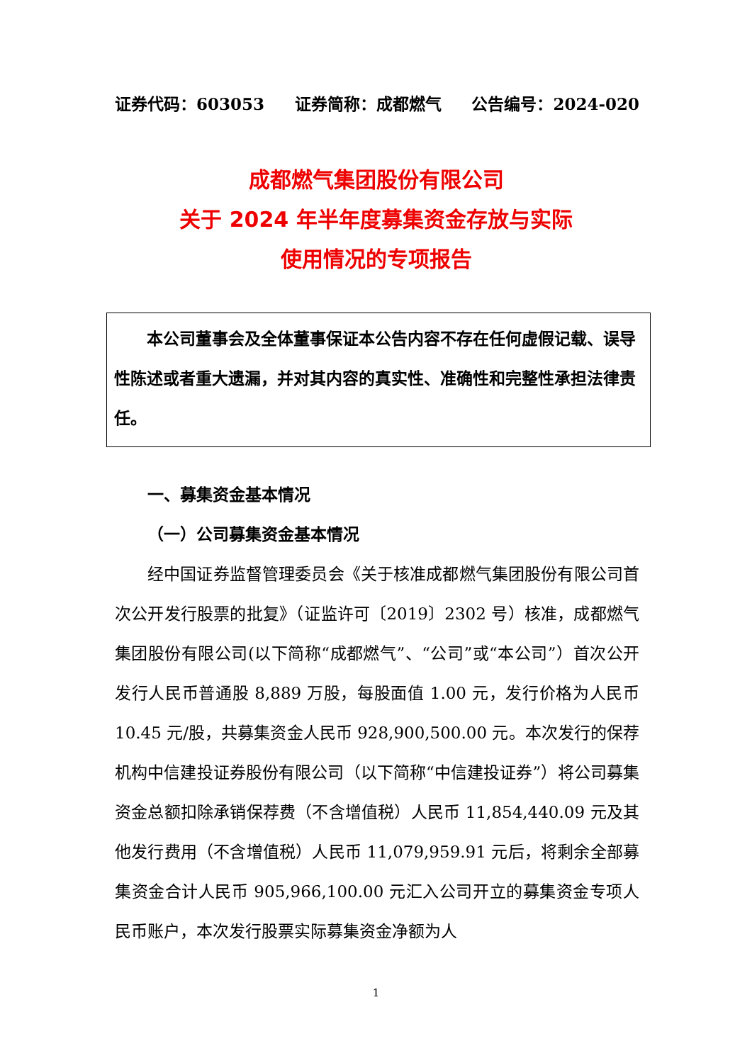证券代码：603053 证券简称：成都燃气 公告编号：2024-020
成都燃气集团股份有限公司
关于 2024 年半年度募集资金存放与实际
使用情况的专项报告
本公司董事会及全体董事保证本公告内容不存在任何虚假记载、误导性陈述或者重大遗漏，并对其内容的真实性、准确性和完整性承担法律责任。
一、募集资金基本情况
（一）公司募集资金基本情况
经中国证券监督管理委员会《关于核准成都燃气集团股份有限公司首次公开发行股票的批复》（证监许可〔2019〕2302 号）核准，成都燃气集团股份有限公司(以下简称“成都燃气”、“公司”或“本公司”）首次公开发行人民币普通股 8,889 万股，每股面值 1.00 元，发行价格为人民币 10.45 元/股，共募集资金人民币 928,900,500.00 元。本次发行的保荐机构中信建投证券股份有限公司（以下简称“中信建投证券”）将公司募集资金总额扣除承销保荐费（不含增值税）人民币 11,854,440.09 元及其他发行费用（不含增值税）人民币 11,079,959.91 元后，将剩余全部募集资金合计人民币 905,966,100.00 元汇入公司开立的募集资金专项人民币账户，本次发行股票实际募集资金净额为人
1